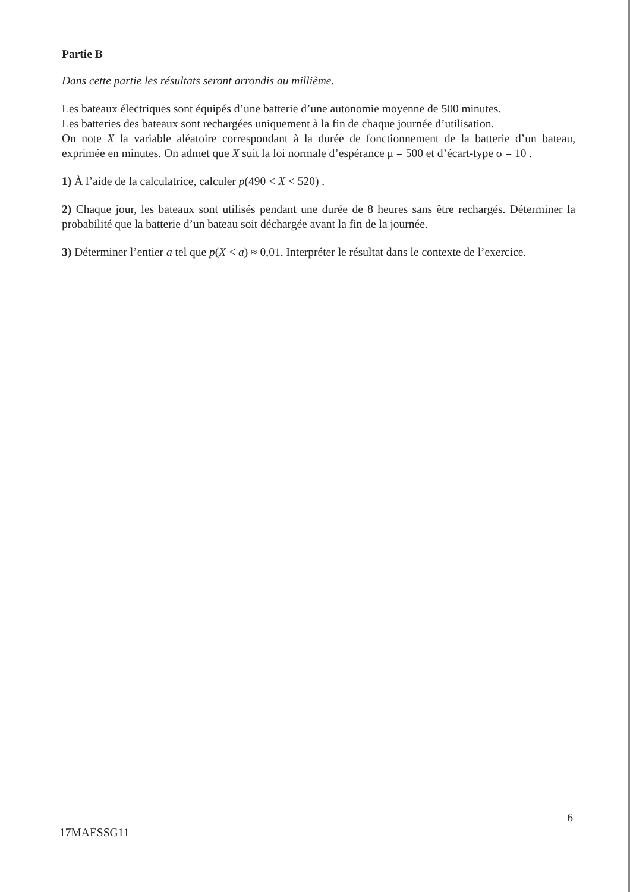Partie B
Dans cette partie les résultats seront arrondis au millième.
Les bateaux électriques sont équipés d’une batterie d’une autonomie moyenne de 500 minutes.
Les batteries des bateaux sont rechargées uniquement à la fin de chaque journée d’utilisation.
On note X la variable aléatoire correspondant à la durée de fonctionnement de la batterie d’un bateau, exprimée en minutes. On admet que X suit la loi normale d’espérance μ = 500 et d’écart-type σ = 10 .
1) À l’aide de la calculatrice, calculer p(490 < X < 520) .
2) Chaque jour, les bateaux sont utilisés pendant une durée de 8 heures sans être rechargés. Déterminer la probabilité que la batterie d’un bateau soit déchargée avant la fin de la journée.
3) Déterminer l’entier a tel que p(X < a) ≈ 0,01. Interpréter le résultat dans le contexte de l’exercice.
6
17MAESSG11